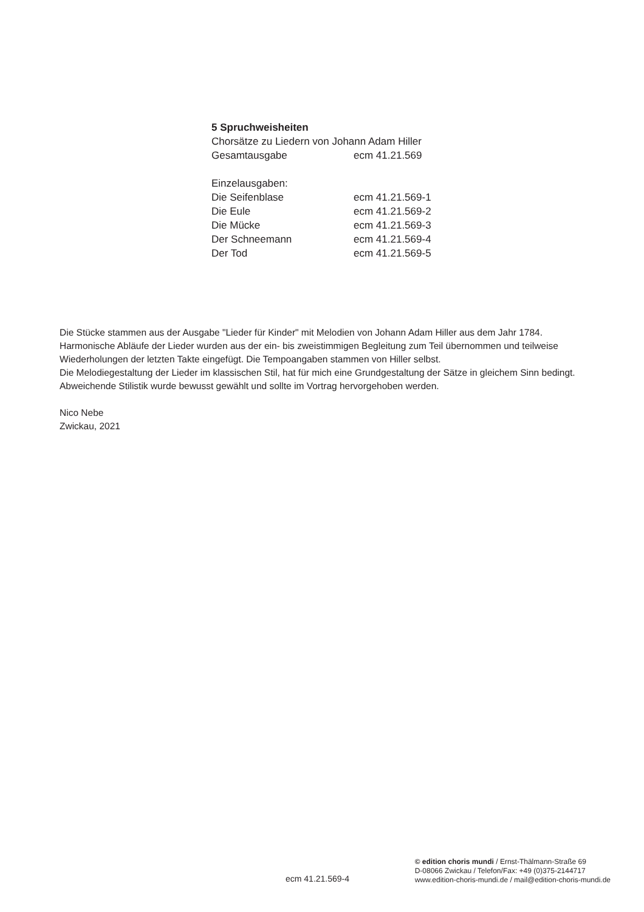5 Spruchweisheiten
Chorsätze zu Liedern von Johann Adam Hiller
| Gesamtausgabe | ecm 41.21.569 |
Einzelausgaben:
| Die Seifenblase | ecm 41.21.569-1 |
| Die Eule | ecm 41.21.569-2 |
| Die Mücke | ecm 41.21.569-3 |
| Der Schneemann | ecm 41.21.569-4 |
| Der Tod | ecm 41.21.569-5 |
Die Stücke stammen aus der Ausgabe "Lieder für Kinder" mit Melodien von Johann Adam Hiller aus dem Jahr 1784. Harmonische Abläufe der Lieder wurden aus der ein- bis zweistimmigen Begleitung zum Teil übernommen und teilweise Wiederholungen der letzten Takte eingefügt. Die Tempoangaben stammen von Hiller selbst.
Die Melodiegestaltung der Lieder im klassischen Stil, hat für mich eine Grundgestaltung der Sätze in gleichem Sinn bedingt. Abweichende Stilistik wurde bewusst gewählt und sollte im Vortrag hervorgehoben werden.
Nico Nebe
Zwickau, 2021
ecm 41.21.569-4
© edition choris mundi / Ernst-Thälmann-Straße 69
D-08066 Zwickau / Telefon/Fax: +49 (0)375-2144717
www.edition-choris-mundi.de / mail@edition-choris-mundi.de